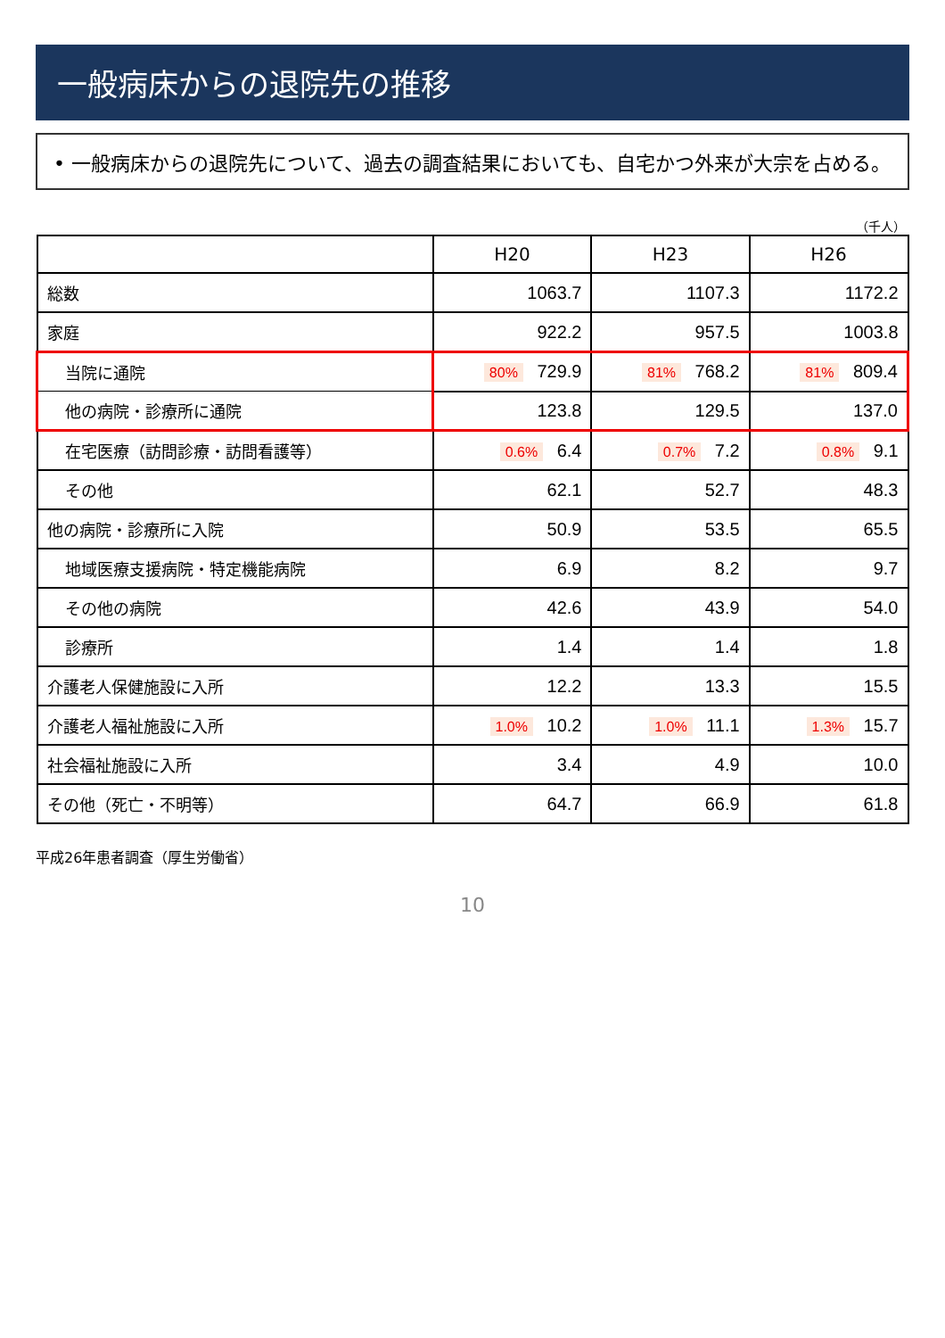一般病床からの退院先の推移
• 一般病床からの退院先について、過去の調査結果においても、自宅かつ外来が大宗を占める。
（千人）
| | H20 | H23 | H26 |
| --- | --- | --- | --- |
| 総数 | 1063.7 | 1107.3 | 1172.2 |
| 家庭 | 922.2 | 957.5 | 1003.8 |
| 当院に通院 | 80% 729.9 | 81% 768.2 | 81% 809.4 |
| 他の病院・診療所に通院 | 123.8 | 129.5 | 137.0 |
| 在宅医療（訪問診療・訪問看護等） | 0.6% 6.4 | 0.7% 7.2 | 0.8% 9.1 |
| その他 | 62.1 | 52.7 | 48.3 |
| 他の病院・診療所に入院 | 50.9 | 53.5 | 65.5 |
| 地域医療支援病院・特定機能病院 | 6.9 | 8.2 | 9.7 |
| その他の病院 | 42.6 | 43.9 | 54.0 |
| 診療所 | 1.4 | 1.4 | 1.8 |
| 介護老人保健施設に入所 | 12.2 | 13.3 | 15.5 |
| 介護老人福祉施設に入所 | 1.0% 10.2 | 1.0% 11.1 | 1.3% 15.7 |
| 社会福祉施設に入所 | 3.4 | 4.9 | 10.0 |
| その他（死亡・不明等） | 64.7 | 66.9 | 61.8 |
平成26年患者調査（厚生労働省）
10